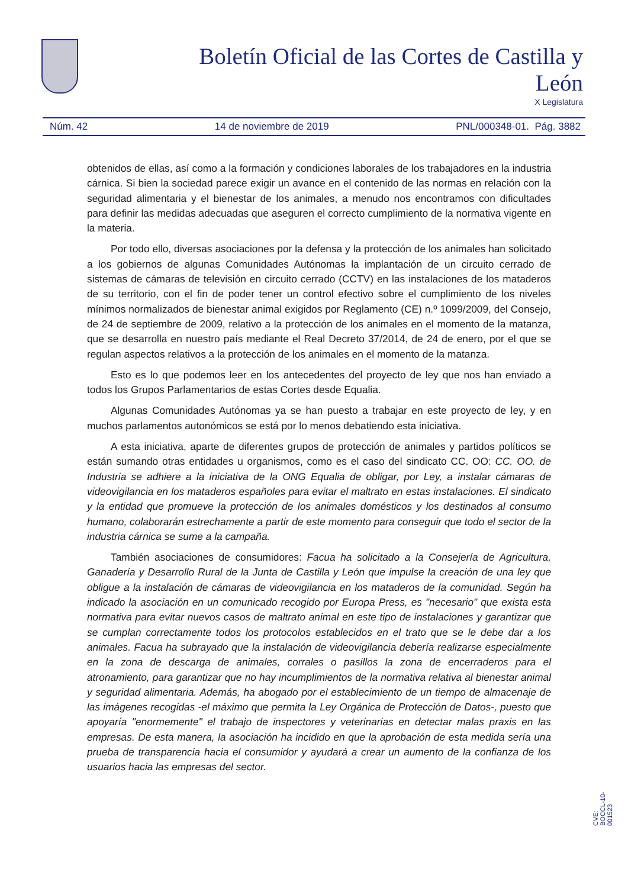Boletín Oficial de las Cortes de Castilla y León
X Legislatura
Núm. 42 14 de noviembre de 2019 PNL/000348-01. Pág. 3882
obtenidos de ellas, así como a la formación y condiciones laborales de los trabajadores en la industria cárnica. Si bien la sociedad parece exigir un avance en el contenido de las normas en relación con la seguridad alimentaria y el bienestar de los animales, a menudo nos encontramos con dificultades para definir las medidas adecuadas que aseguren el correcto cumplimiento de la normativa vigente en la materia.
Por todo ello, diversas asociaciones por la defensa y la protección de los animales han solicitado a los gobiernos de algunas Comunidades Autónomas la implantación de un circuito cerrado de sistemas de cámaras de televisión en circuito cerrado (CCTV) en las instalaciones de los mataderos de su territorio, con el fin de poder tener un control efectivo sobre el cumplimiento de los niveles mínimos normalizados de bienestar animal exigidos por Reglamento (CE) n.º 1099/2009, del Consejo, de 24 de septiembre de 2009, relativo a la protección de los animales en el momento de la matanza, que se desarrolla en nuestro país mediante el Real Decreto 37/2014, de 24 de enero, por el que se regulan aspectos relativos a la protección de los animales en el momento de la matanza.
Esto es lo que podemos leer en los antecedentes del proyecto de ley que nos han enviado a todos los Grupos Parlamentarios de estas Cortes desde Equalia.
Algunas Comunidades Autónomas ya se han puesto a trabajar en este proyecto de ley, y en muchos parlamentos autonómicos se está por lo menos debatiendo esta iniciativa.
A esta iniciativa, aparte de diferentes grupos de protección de animales y partidos políticos se están sumando otras entidades u organismos, como es el caso del sindicato CC. OO: CC. OO. de Industria se adhiere a la iniciativa de la ONG Equalia de obligar, por Ley, a instalar cámaras de videovigilancia en los mataderos españoles para evitar el maltrato en estas instalaciones. El sindicato y la entidad que promueve la protección de los animales domésticos y los destinados al consumo humano, colaborarán estrechamente a partir de este momento para conseguir que todo el sector de la industria cárnica se sume a la campaña.
También asociaciones de consumidores: Facua ha solicitado a la Consejería de Agricultura, Ganadería y Desarrollo Rural de la Junta de Castilla y León que impulse la creación de una ley que obligue a la instalación de cámaras de videovigilancia en los mataderos de la comunidad. Según ha indicado la asociación en un comunicado recogido por Europa Press, es "necesario" que exista esta normativa para evitar nuevos casos de maltrato animal en este tipo de instalaciones y garantizar que se cumplan correctamente todos los protocolos establecidos en el trato que se le debe dar a los animales. Facua ha subrayado que la instalación de videovigilancia debería realizarse especialmente en la zona de descarga de animales, corrales o pasillos la zona de encerraderos para el atronamiento, para garantizar que no hay incumplimientos de la normativa relativa al bienestar animal y seguridad alimentaria. Además, ha abogado por el establecimiento de un tiempo de almacenaje de las imágenes recogidas -el máximo que permita la Ley Orgánica de Protección de Datos-, puesto que apoyaría "enormemente" el trabajo de inspectores y veterinarias en detectar malas praxis en las empresas. De esta manera, la asociación ha incidido en que la aprobación de esta medida sería una prueba de transparencia hacia el consumidor y ayudará a crear un aumento de la confianza de los usuarios hacia las empresas del sector.
CVE: BOCCL-10-001523